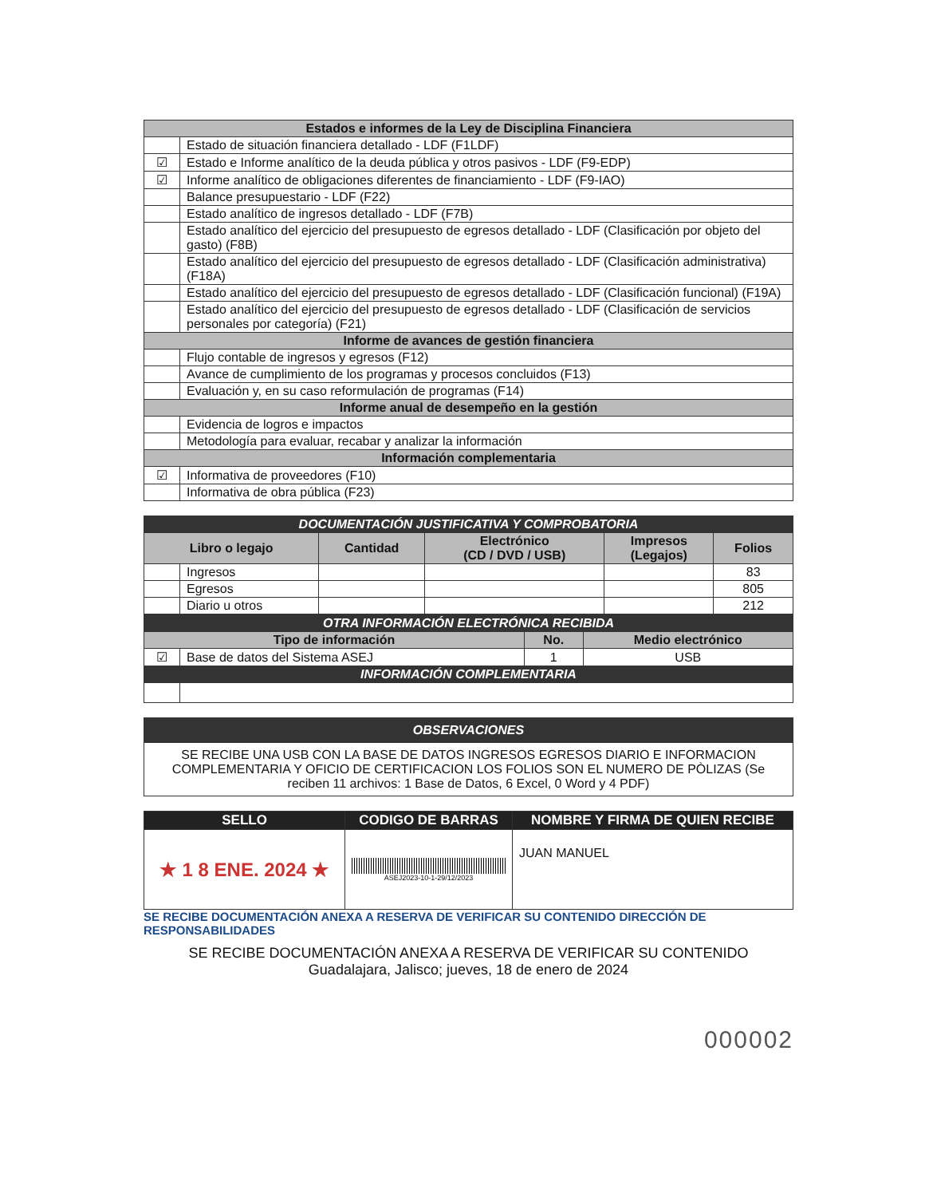| Estados e informes de la Ley de Disciplina Financiera | |
| | Estado de situación financiera detallado - LDF (F1LDF) |
| ☑ | Estado e Informe analítico de la deuda pública y otros pasivos - LDF (F9-EDP) |
| ☑ | Informe analítico de obligaciones diferentes de financiamiento - LDF (F9-IAO) |
| | Balance presupuestario - LDF (F22) |
| | Estado analítico de ingresos detallado - LDF (F7B) |
| | Estado analítico del ejercicio del presupuesto de egresos detallado - LDF (Clasificación por objeto del gasto) (F8B) |
| | Estado analítico del ejercicio del presupuesto de egresos detallado - LDF (Clasificación administrativa) (F18A) |
| | Estado analítico del ejercicio del presupuesto de egresos detallado - LDF (Clasificación funcional) (F19A) |
| | Estado analítico del ejercicio del presupuesto de egresos detallado - LDF (Clasificación de servicios personales por categoría) (F21) |
| Informe de avances de gestión financiera | |
| | Flujo contable de ingresos y egresos (F12) |
| | Avance de cumplimiento de los programas y procesos concluidos (F13) |
| | Evaluación y, en su caso reformulación de programas (F14) |
| Informe anual de desempeño en la gestión | |
| | Evidencia de logros e impactos |
| | Metodología para evaluar, recabar y analizar la información |
| Información complementaria | |
| ☑ | Informativa de proveedores (F10) |
| | Informativa de obra pública (F23) |
| DOCUMENTACIÓN JUSTIFICATIVA Y COMPROBATORIA | | | | | |
| Libro o legajo | | Cantidad | Electrónico (CD / DVD / USB) | Impresos (Legajos) | Folios |
| | Ingresos | | | | 83 |
| | Egresos | | | | 805 |
| | Diario u otros | | | | 212 |
| OTRA INFORMACIÓN ELECTRÓNICA RECIBIDA | | | |
| Tipo de información | | No. | Medio electrónico |
| ☑ | Base de datos del Sistema ASEJ | 1 | USB |
| INFORMACIÓN COMPLEMENTARIA | | | |
| OBSERVACIONES |
| SE RECIBE UNA USB CON LA BASE DE DATOS INGRESOS EGRESOS DIARIO E INFORMACION COMPLEMENTARIA Y OFICIO DE CERTIFICACION LOS FOLIOS SON EL NUMERO DE PÒLIZAS (Se reciben 11 archivos: 1 Base de Datos, 6 Excel, 0 Word y 4 PDF) |
| SELLO | CODIGO DE BARRAS | NOMBRE Y FIRMA DE QUIEN RECIBE |
| --- | --- | --- |
| ★ 1 8 ENE. 2024 ★ | ASEJ2023-10-1-29/12/2023 | JUAN MANUEL |
SE RECIBE DOCUMENTACIÓN ANEXA A RESERVA DE VERIFICAR SU CONTENIDO DIRECCIÓN DE RESPONSABILIDADES
SE RECIBE DOCUMENTACIÓN ANEXA A RESERVA DE VERIFICAR SU CONTENIDO
Guadalajara, Jalisco; jueves, 18 de enero de 2024
000002